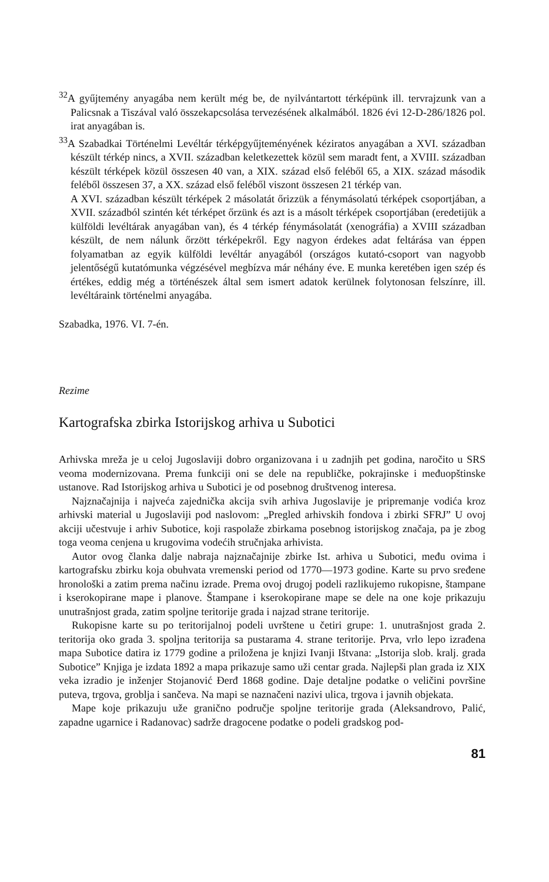<sup>32</sup> A gyűjtemény anyagába nem került még be, de nyilvántartott térképünk ill. tervrajzunk van a Palicsnak a Tiszával való összekapcsolása tervezésének alkalmából. 1826 évi 12-D-286/1826 pol. irat anyagában is.
<sup>33</sup> A Szabadkai Történelmi Levéltár térképgyűjteményének kéziratos anyagában a XVI. században készült térkép nincs, a XVII. században keletkezettek közül sem maradt fent, a XVIII. században készült térképek közül összesen 40 van, a XIX. század első feléből 65, a XIX. század második feléből összesen 37, a XX. század első feléből viszont összesen 21 térkép van.
A XVI. században készült térképek 2 másolatát őrizzük a fénymásolatú térképek csoportjában, a XVII. századból szintén két térképet őrzünk és azt is a másolt térképek csoportjában (eredetijük a külföldi levéltárak anyagában van), és 4 térkép fénymásolatát (xenográfia) a XVIII században készült, de nem nálunk őrzött térképekről. Egy nagyon érdekes adat feltárása van éppen folyamatban az egyik külföldi levéltár anyagából (országos kutató-csoport van nagyobb jelentőségű kutatómunka végzésével megbízva már néhány éve. E munka keretében igen szép és értékes, eddig még a történészek által sem ismert adatok kerülnek folytonosan felszínre, ill. levéltáraink történelmi anyagába.
Szabadka, 1976. VI. 7-én.
Rezime
Kartografska zbirka Istorijskog arhiva u Subotici
Arhivska mreža je u celoj Jugoslaviji dobro organizovana i u zadnjih pet godina, naročito u SRS veoma modernizovana. Prema funkciji oni se dele na republičke, pokrajinske i međuopštinske ustanove. Rad Istorijskog arhiva u Subotici je od posebnog društvenog interesa.
Najznačajnija i najveća zajednička akcija svih arhiva Jugoslavije je pripremanje vodića kroz arhivski material u Jugoslaviji pod naslovom: „Pregled arhivskih fondova i zbirki SFRJ” U ovoj akciji učestvuje i arhiv Subotice, koji raspolaže zbirkama posebnog istorijskog značaja, pa je zbog toga veoma cenjena u krugovima vodećih stručnjaka arhivista.
Autor ovog članka dalje nabraja najznačajnije zbirke Ist. arhiva u Subotici, među ovima i kartografsku zbirku koja obuhvata vremenski period od 1770—1973 godine. Karte su prvo sređene hronološki a zatim prema načinu izrade. Prema ovoj drugoj podeli razlikujemo rukopisne, štampane i kserokopirane mape i planove. Štampane i kserokopirane mape se dele na one koje prikazuju unutrašnjost grada, zatim spoljne teritorije grada i najzad strane teritorije.
Rukopisne karte su po teritorijalnoj podeli uvrštene u četiri grupe: 1. unutrašnjost grada 2. teritorija oko grada 3. spoljna teritorija sa pustarama 4. strane teritorije. Prva, vrlo lepo izrađena mapa Subotice datira iz 1779 godine a priložena je knjizi Ivanji Ištvana: „Istorija slob. kralj. grada Subotice” Knjiga je izdata 1892 a mapa prikazuje samo uži centar grada. Najlepši plan grada iz XIX veka izradio je inženjer Stojanović Đerđ 1868 godine. Daje detaljne podatke o veličini površine puteva, trgova, groblja i sančeva. Na mapi se naznačeni nazivi ulica, trgova i javnih objekata.
Mape koje prikazuju uže granično područje spoljne teritorije grada (Aleksandrovo, Palić, zapadne ugarnice i Radanovac) sadrže dragocene podatke o podeli gradskog pod-
81